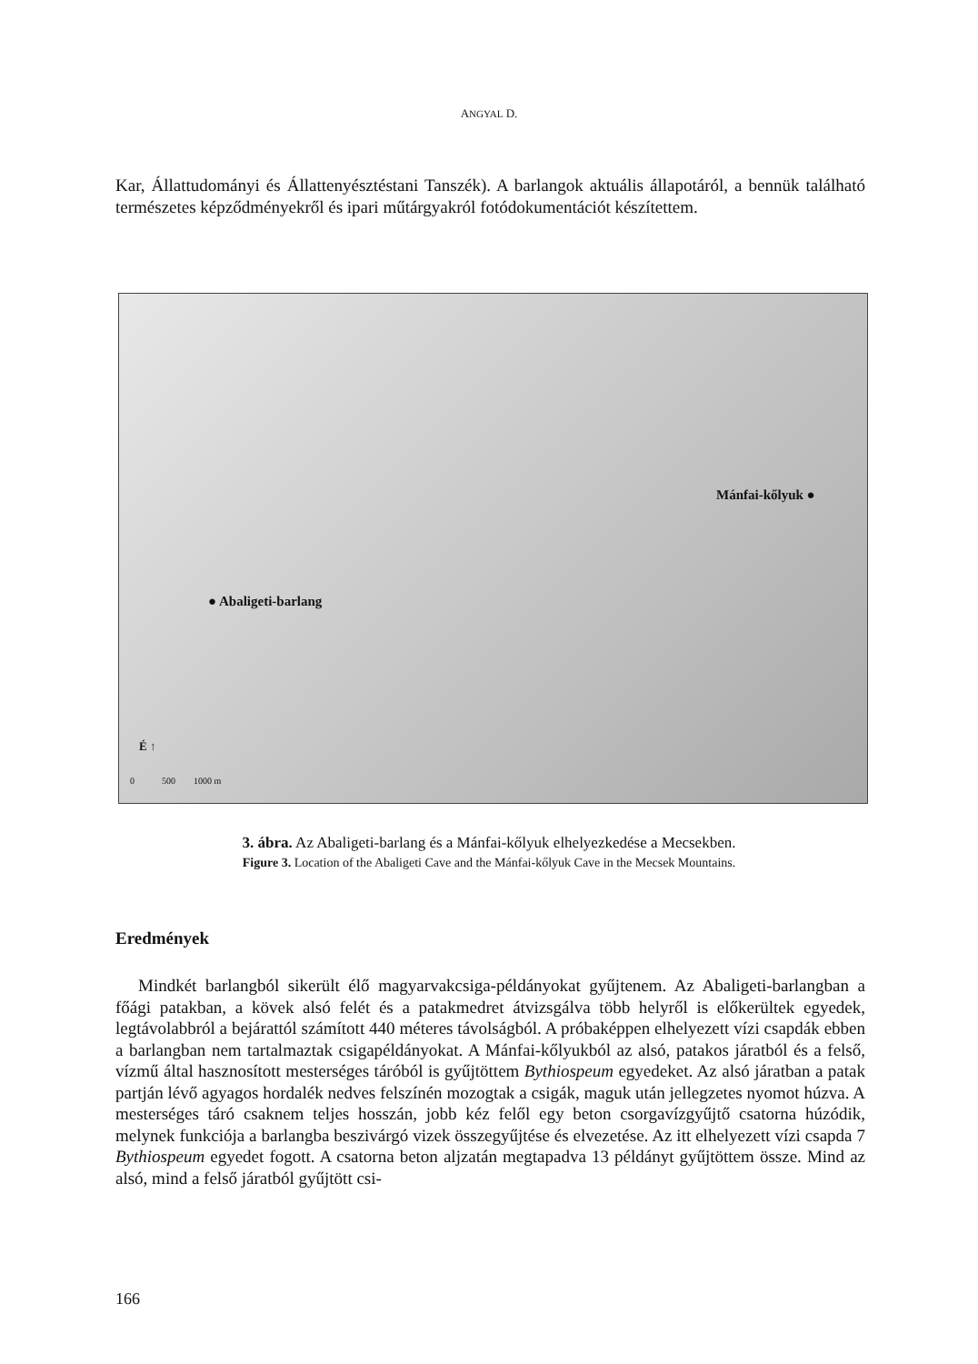ANGYAL D.
Kar, Állattudományi és Állattenyésztéstani Tanszék). A barlangok aktuális állapotáról, a bennük található természetes képződményekről és ipari műtárgyakról fotódokumentációt készítettem.
Mánfai-kőlyuk ●
● Abaligeti-barlang
É ↑
0 500 1000 m
3. ábra. Az Abaligeti-barlang és a Mánfai-kőlyuk elhelyezkedése a Mecsekben.
Figure 3. Location of the Abaligeti Cave and the Mánfai-kőlyuk Cave in the Mecsek Mountains.
Eredmények
Mindkét barlangból sikerült élő magyarvakcsiga-példányokat gyűjtenem. Az Abaligeti-barlangban a főági patakban, a kövek alsó felét és a patakmedret átvizsgálva több helyről is előkerültek egyedek, legtávolabbról a bejárattól számított 440 méteres távolságból. A próbaképpen elhelyezett vízi csapdák ebben a barlangban nem tartalmaztak csigapéldányokat. A Mánfai-kőlyukból az alsó, patakos járatból és a felső, vízmű által hasznosított mesterséges táróból is gyűjtöttem Bythiospeum egyedeket. Az alsó járatban a patak partján lévő agyagos hordalék nedves felszínén mozogtak a csigák, maguk után jellegzetes nyomot húzva. A mesterséges táró csaknem teljes hosszán, jobb kéz felől egy beton csorgavízgyűjtő csatorna húzódik, melynek funkciója a barlangba beszivárgó vizek összegyűjtése és elvezetése. Az itt elhelyezett vízi csapda 7 Bythiospeum egyedet fogott. A csatorna beton aljzatán megtapadva 13 példányt gyűjtöttem össze. Mind az alsó, mind a felső járatból gyűjtött csi-
166